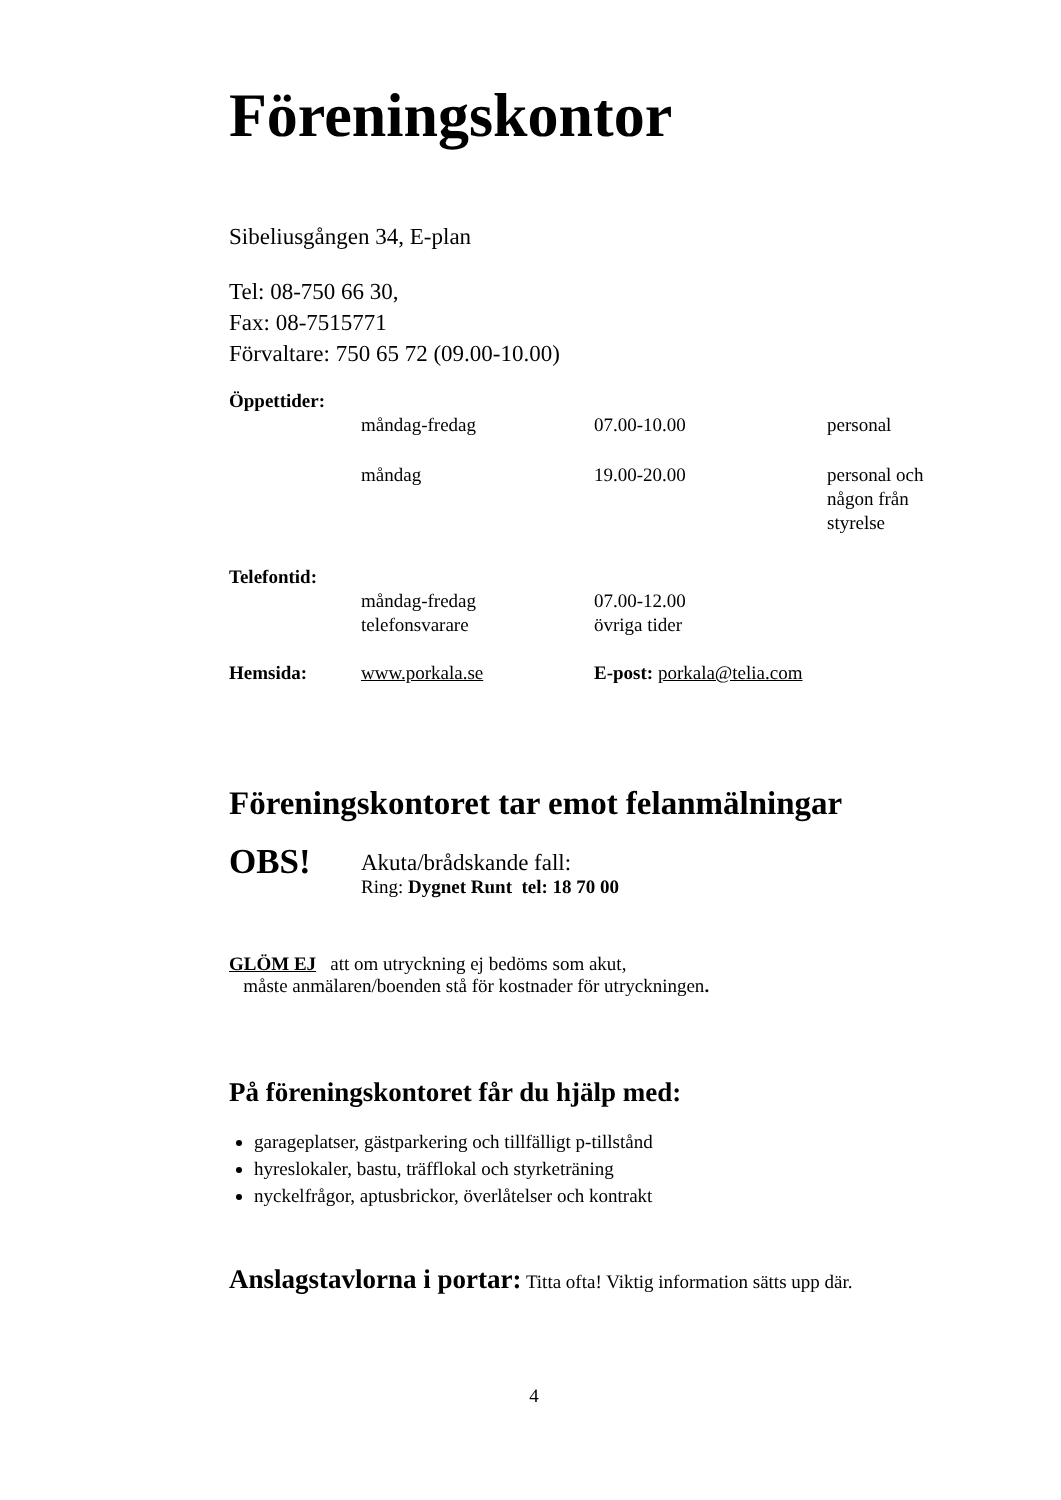Föreningskontor
Sibeliusgången 34, E-plan
Tel: 08-750 66 30,
Fax: 08-7515771
Förvaltare: 750 65 72 (09.00-10.00)
| Öppettider: | | | |
| | måndag-fredag | 07.00-10.00 | personal |
| | måndag | 19.00-20.00 | personal och någon från styrelse |
| Telefontid: | | | |
| | måndag-fredag telefonsvarare | 07.00-12.00 övriga tider | |
| Hemsida: | www.porkala.se | E-post: porkala@telia.com | |
Föreningskontoret tar emot felanmälningar
OBS!
Akuta/brådskande fall:
Ring: Dygnet Runt tel: 18 70 00
GLÖM EJ att om utryckning ej bedöms som akut,
måste anmälaren/boenden stå för kostnader för utryckningen.
På föreningskontoret får du hjälp med:
garageplatser, gästparkering och tillfälligt p-tillstånd
hyreslokaler, bastu, träfflokal och styrketräning
nyckelfrågor, aptusbrickor, överlåtelser och kontrakt
Anslagstavlorna i portar: Titta ofta! Viktig information sätts upp där.
4